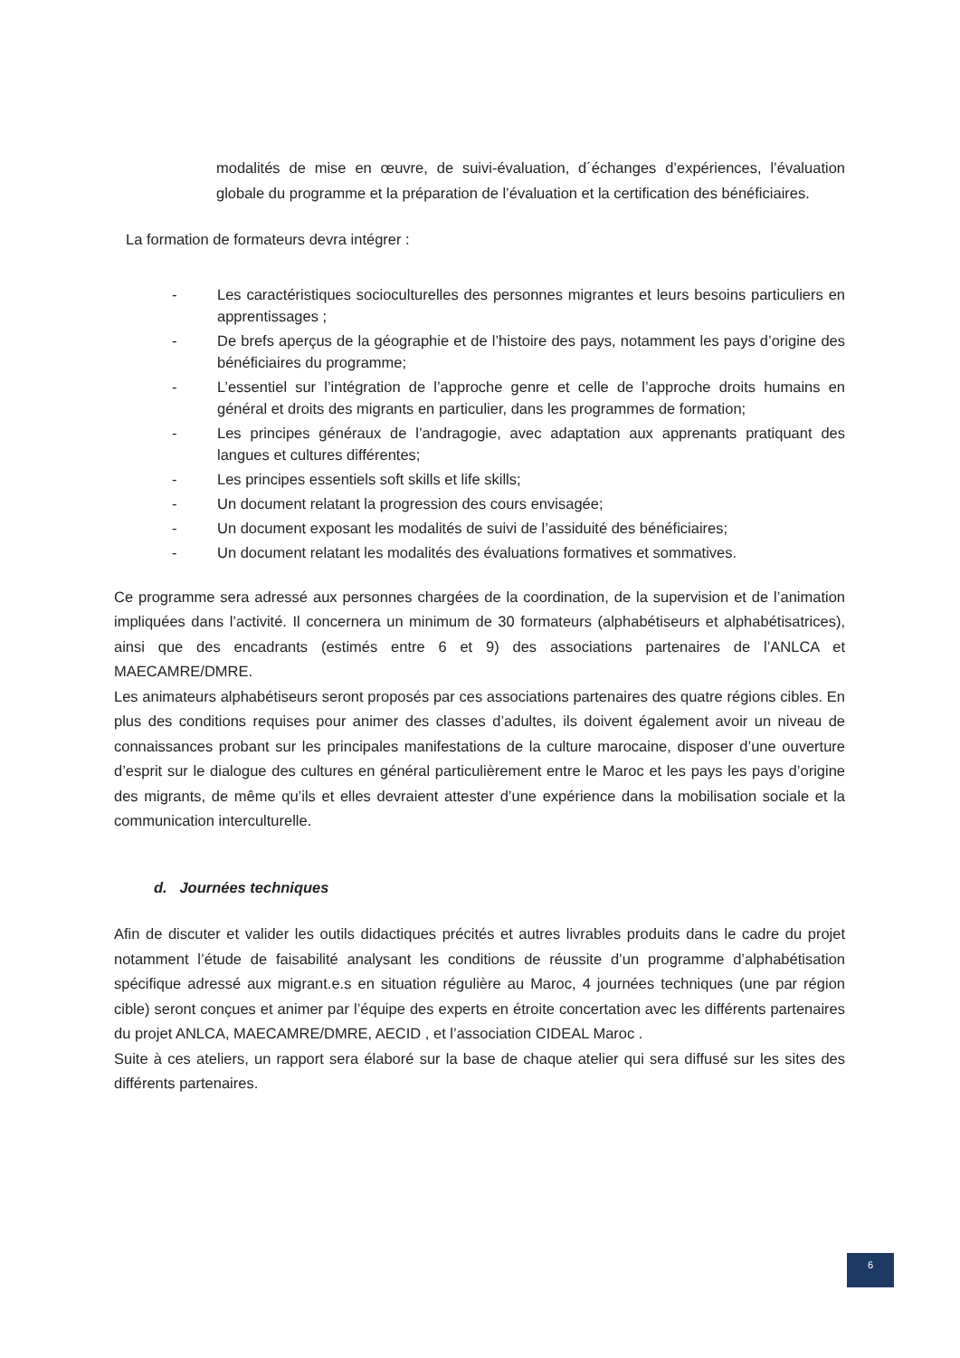modalités de mise en œuvre, de suivi-évaluation, d´échanges d’expériences, l’évaluation globale du programme et la préparation de l’évaluation et la certification des bénéficiaires.
La formation de formateurs devra intégrer :
- Les caractéristiques socioculturelles des personnes migrantes et leurs besoins particuliers en apprentissages ;
- De brefs aperçus de la géographie et de l’histoire des pays, notamment les pays d’origine des bénéficiaires du programme;
- L’essentiel sur l’intégration de l’approche genre et celle de l’approche droits humains en général et droits des migrants en particulier, dans les programmes de formation;
- Les principes généraux de l’andragogie, avec adaptation aux apprenants pratiquant des langues et cultures différentes;
- Les principes essentiels soft skills et life skills;
- Un document relatant la progression des cours envisagée;
- Un document exposant les modalités de suivi de l’assiduité des bénéficiaires;
- Un document relatant les modalités des évaluations formatives et sommatives.
Ce programme sera adressé aux personnes chargées de la coordination, de la supervision et de l’animation impliquées dans l’activité. Il concernera un minimum de 30 formateurs (alphabétiseurs et alphabétisatrices), ainsi que des encadrants (estimés entre 6 et 9) des associations partenaires de l’ANLCA et MAECAMRE/DMRE.
Les animateurs alphabétiseurs seront proposés par ces associations partenaires des quatre régions cibles. En plus des conditions requises pour animer des classes d’adultes, ils doivent également avoir un niveau de connaissances probant sur les principales manifestations de la culture marocaine, disposer d’une ouverture d’esprit sur le dialogue des cultures en général particulièrement entre le Maroc et les pays les pays d’origine des migrants, de même qu’ils et elles devraient attester d’une expérience dans la mobilisation sociale et la communication interculturelle.
d. Journées techniques
Afin de discuter et valider les outils didactiques précités et autres livrables produits dans le cadre du projet notamment l’étude de faisabilité analysant les conditions de réussite d’un programme d’alphabétisation spécifique adressé aux migrant.e.s en situation régulière au Maroc, 4 journées techniques (une par région cible) seront conçues et animer par l’équipe des experts en étroite concertation avec les différents partenaires du projet ANLCA, MAECAMRE/DMRE, AECID , et l’association CIDEAL Maroc .
Suite à ces ateliers, un rapport sera élaboré sur la base de chaque atelier qui sera diffusé sur les sites des différents partenaires.
6